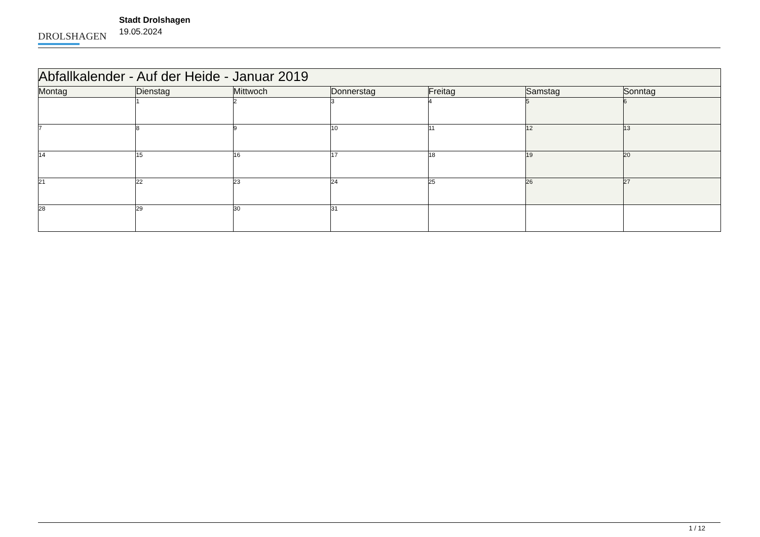DROLSHAGEN
Stadt Drolshagen
19.05.2024
| Abfallkalender - Auf der Heide - Januar 2019 | | | | | | |
| --- | --- | --- | --- | --- | --- | --- |
| Montag | Dienstag | Mittwoch | Donnerstag | Freitag | Samstag | Sonntag |
| | 1 | 2 | 3 | 4 | 5 | 6 |
| 7 | 8 | 9 | 10 | 11 | 12 | 13 |
| 14 | 15 | 16 | 17 | 18 | 19 | 20 |
| 21 | 22 | 23 | 24 | 25 | 26 | 27 |
| 28 | 29 | 30 | 31 | | | |
1 / 12